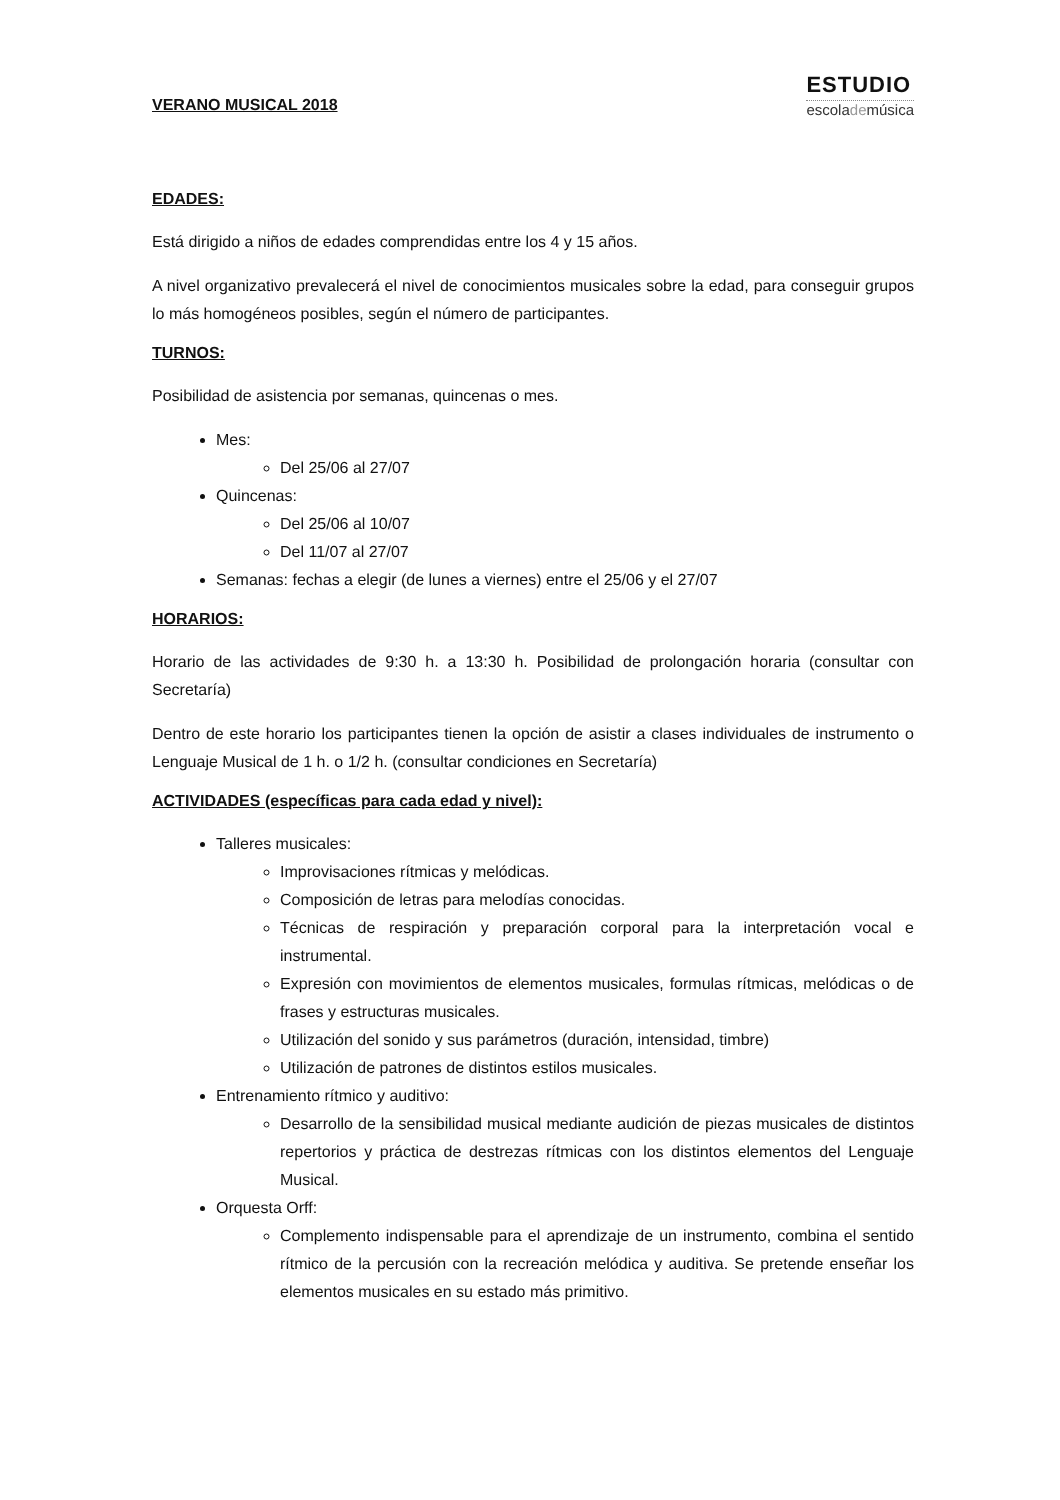VERANO MUSICAL 2018
ESTUDIO
escolademúsica
EDADES:
Está dirigido a niños de edades comprendidas entre los 4 y 15 años.
A nivel organizativo prevalecerá el nivel de conocimientos musicales sobre la edad, para conseguir grupos lo más homogéneos posibles, según el número de participantes.
TURNOS:
Posibilidad de asistencia por semanas, quincenas o mes.
Mes:
Del 25/06 al 27/07
Quincenas:
Del 25/06 al 10/07
Del 11/07 al 27/07
Semanas: fechas a elegir (de lunes a viernes) entre el 25/06 y el 27/07
HORARIOS:
Horario de las actividades de 9:30 h. a 13:30 h. Posibilidad de prolongación horaria (consultar con Secretaría)
Dentro de este horario los participantes tienen la opción de asistir a clases individuales de instrumento o Lenguaje Musical de 1 h. o 1/2 h. (consultar condiciones en Secretaría)
ACTIVIDADES (específicas para cada edad y nivel):
Talleres musicales:
Improvisaciones rítmicas y melódicas.
Composición de letras para melodías conocidas.
Técnicas de respiración y preparación corporal para la interpretación vocal e instrumental.
Expresión con movimientos de elementos musicales, formulas rítmicas, melódicas o de frases y estructuras musicales.
Utilización del sonido y sus parámetros (duración, intensidad, timbre)
Utilización de patrones de distintos estilos musicales.
Entrenamiento rítmico y auditivo:
Desarrollo de la sensibilidad musical mediante audición de piezas musicales de distintos repertorios y práctica de destrezas rítmicas con los distintos elementos del Lenguaje Musical.
Orquesta Orff:
Complemento indispensable para el aprendizaje de un instrumento, combina el sentido rítmico de la percusión con la recreación melódica y auditiva. Se pretende enseñar los elementos musicales en su estado más primitivo.